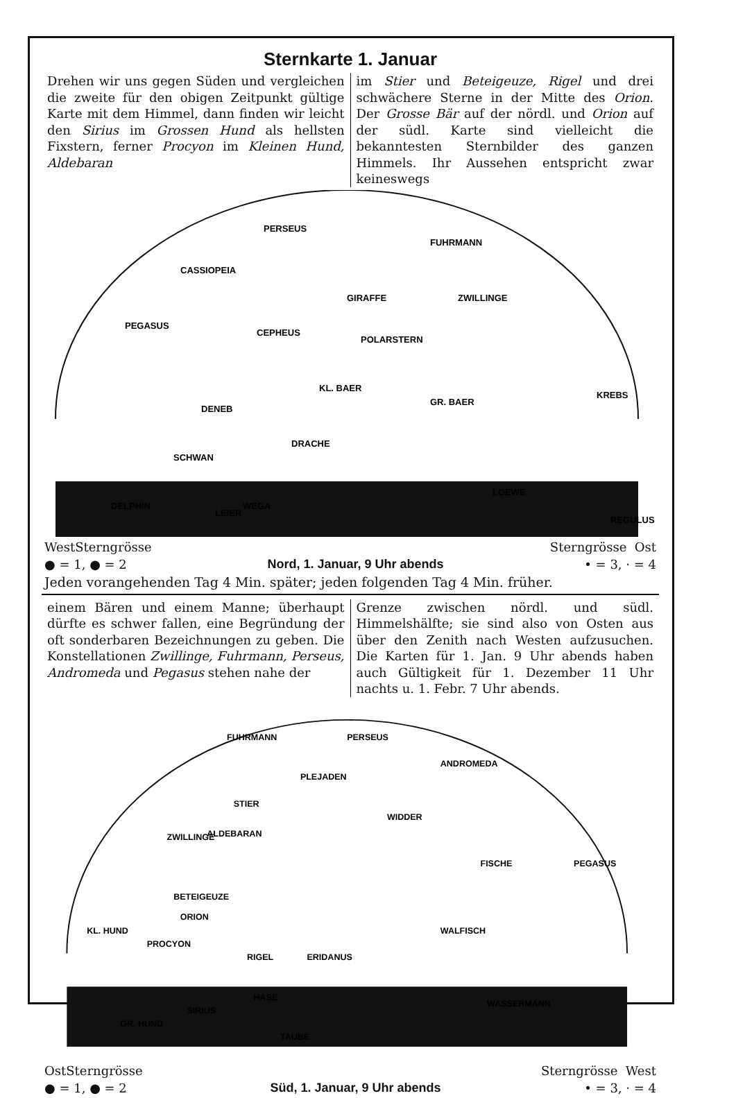Sternkarte 1. Januar
Drehen wir uns gegen Süden und vergleichen die zweite für den obigen Zeitpunkt gültige Karte mit dem Himmel, dann finden wir leicht den Sirius im Grossen Hund als hellsten Fixstern, ferner Procyon im Kleinen Hund, Aldebaran
im Stier und Beteigeuze, Rigel und drei schwächere Sterne in der Mitte des Orion. Der Grosse Bär auf der nördl. und Orion auf der südl. Karte sind vielleicht die bekanntesten Sternbilder des ganzen Himmels. Ihr Aussehen entspricht zwar keineswegs
PERSEUS
FUHRMANN
CASSIOPEIA
GIRAFFE
ZWILLINGE
PEGASUS
CEPHEUS
POLARSTERN
KL. BAER
GR. BAER
KREBS
DENEB
DRACHE
SCHWAN
LOEWE
WEGA
DELPHIN
LEIER
REGULUS
West Sterngrösse Sterngrösse Ost
● = 1, ● = 2 Nord, 1. Januar, 9 Uhr abends • = 3, · = 4
Jeden vorangehenden Tag 4 Min. später; jeden folgenden Tag 4 Min. früher.
einem Bären und einem Manne; überhaupt dürfte es schwer fallen, eine Begründung der oft sonderbaren Bezeichnungen zu geben. Die Konstellationen Zwillinge, Fuhrmann, Perseus, Andromeda und Pegasus stehen nahe der
Grenze zwischen nördl. und südl. Himmelshälfte; sie sind also von Osten aus über den Zenith nach Westen aufzusuchen. Die Karten für 1. Jan. 9 Uhr abends haben auch Gültigkeit für 1. Dezember 11 Uhr nachts u. 1. Febr. 7 Uhr abends.
FUHRMANN
PERSEUS
ANDROMEDA
PLEJADEN
STIER
WIDDER
ZWILLINGE
ALDEBARAN
FISCHE
PEGASUS
BETEIGEUZE
ORION
WALFISCH
KL. HUND
PROCYON
RIGEL
ERIDANUS
HASE
SIRIUS
WASSERMANN
GR. HUND
TAUBE
Ost Sterngrösse Sterngrösse West
● = 1, ● = 2 Süd, 1. Januar, 9 Uhr abends • = 3, · = 4